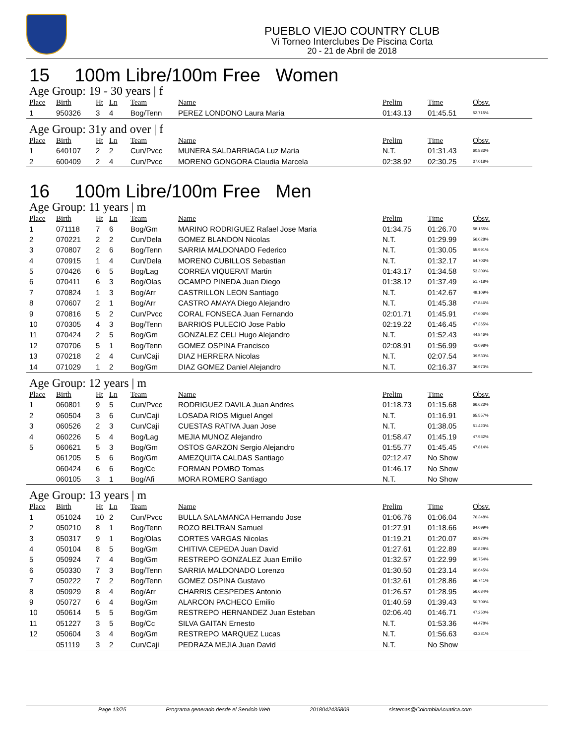PUEBLO VIEJO COUNTRY CLUB
Vi Torneo Interclubes De Piscina Corta
20 - 21 de Abril de 2018
15 100m Libre/100m Free Women
Age Group: 19 - 30 years | f
| Place | Birth | Ht | Ln | Team | Name | Prelim | Time | Obsv. |
| --- | --- | --- | --- | --- | --- | --- | --- | --- |
| 1 | 950326 | 3 | 4 | Bog/Tenn | PEREZ LONDONO Laura Maria | 01:43.13 | 01:45.51 | 52.715% |
Age Group: 31y and over | f
| Place | Birth | Ht | Ln | Team | Name | Prelim | Time | Obsv. |
| --- | --- | --- | --- | --- | --- | --- | --- | --- |
| 1 | 640107 | 2 | 2 | Cun/Pvcc | MUNERA SALDARRIAGA Luz Maria | N.T. | 01:31.43 | 60.833% |
| 2 | 600409 | 2 | 4 | Cun/Pvcc | MORENO GONGORA Claudia Marcela | 02:38.92 | 02:30.25 | 37.018% |
16 100m Libre/100m Free Men
Age Group: 11 years | m
| Place | Birth | Ht | Ln | Team | Name | Prelim | Time | Obsv. |
| --- | --- | --- | --- | --- | --- | --- | --- | --- |
| 1 | 071118 | 7 | 6 | Bog/Gm | MARINO RODRIGUEZ Rafael Jose Maria | 01:34.75 | 01:26.70 | 58.155% |
| 2 | 070221 | 2 | 2 | Cun/Dela | GOMEZ BLANDON Nicolas | N.T. | 01:29.99 | 56.028% |
| 3 | 070807 | 2 | 6 | Bog/Tenn | SARRIA MALDONADO Federico | N.T. | 01:30.05 | 55.991% |
| 4 | 070915 | 1 | 4 | Cun/Dela | MORENO CUBILLOS Sebastian | N.T. | 01:32.17 | 54.703% |
| 5 | 070426 | 6 | 5 | Bog/Lag | CORREA VIQUERAT Martin | 01:43.17 | 01:34.58 | 53.309% |
| 6 | 070411 | 6 | 3 | Bog/Olas | OCAMPO PINEDA Juan Diego | 01:38.12 | 01:37.49 | 51.718% |
| 7 | 070824 | 1 | 3 | Bog/Arr | CASTRILLON LEON Santiago | N.T. | 01:42.67 | 49.109% |
| 8 | 070607 | 2 | 1 | Bog/Arr | CASTRO AMAYA Diego Alejandro | N.T. | 01:45.38 | 47.846% |
| 9 | 070816 | 5 | 2 | Cun/Pvcc | CORAL FONSECA Juan Fernando | 02:01.71 | 01:45.91 | 47.606% |
| 10 | 070305 | 4 | 3 | Bog/Tenn | BARRIOS PULECIO Jose Pablo | 02:19.22 | 01:46.45 | 47.365% |
| 11 | 070424 | 2 | 5 | Bog/Gm | GONZALEZ CELI Hugo Alejandro | N.T. | 01:52.43 | 44.846% |
| 12 | 070706 | 5 | 1 | Bog/Tenn | GOMEZ OSPINA Francisco | 02:08.91 | 01:56.99 | 43.098% |
| 13 | 070218 | 2 | 4 | Cun/Caji | DIAZ HERRERA Nicolas | N.T. | 02:07.54 | 39.533% |
| 14 | 071029 | 1 | 2 | Bog/Gm | DIAZ GOMEZ Daniel Alejandro | N.T. | 02:16.37 | 36.973% |
Age Group: 12 years | m
| Place | Birth | Ht | Ln | Team | Name | Prelim | Time | Obsv. |
| --- | --- | --- | --- | --- | --- | --- | --- | --- |
| 1 | 060801 | 9 | 5 | Cun/Pvcc | RODRIGUEZ DAVILA Juan Andres | 01:18.73 | 01:15.68 | 66.623% |
| 2 | 060504 | 3 | 6 | Cun/Caji | LOSADA RIOS Miguel Angel | N.T. | 01:16.91 | 65.557% |
| 3 | 060526 | 2 | 3 | Cun/Caji | CUESTAS RATIVA Juan Jose | N.T. | 01:38.05 | 51.423% |
| 4 | 060226 | 5 | 4 | Bog/Lag | MEJIA MUNOZ Alejandro | 01:58.47 | 01:45.19 | 47.932% |
| 5 | 060621 | 5 | 3 | Bog/Gm | OSTOS GARZON Sergio Alejandro | 01:55.77 | 01:45.45 | 47.814% |
| | 061205 | 5 | 6 | Bog/Gm | AMEZQUITA CALDAS Santiago | 02:12.47 | No Show | |
| | 060424 | 6 | 6 | Bog/Cc | FORMAN POMBO Tomas | 01:46.17 | No Show | |
| | 060105 | 3 | 1 | Bog/Afi | MORA ROMERO Santiago | N.T. | No Show | |
Age Group: 13 years | m
| Place | Birth | Ht | Ln | Team | Name | Prelim | Time | Obsv. |
| --- | --- | --- | --- | --- | --- | --- | --- | --- |
| 1 | 051024 | 10 | 2 | Cun/Pvcc | BULLA SALAMANCA Hernando Jose | 01:06.76 | 01:06.04 | 76.348% |
| 2 | 050210 | 8 | 1 | Bog/Tenn | ROZO BELTRAN Samuel | 01:27.91 | 01:18.66 | 64.099% |
| 3 | 050317 | 9 | 1 | Bog/Olas | CORTES VARGAS Nicolas | 01:19.21 | 01:20.07 | 62.970% |
| 4 | 050104 | 8 | 5 | Bog/Gm | CHITIVA CEPEDA Juan David | 01:27.61 | 01:22.89 | 60.828% |
| 5 | 050924 | 7 | 4 | Bog/Gm | RESTREPO GONZALEZ Juan Emilio | 01:32.57 | 01:22.99 | 60.754% |
| 6 | 050330 | 7 | 3 | Bog/Tenn | SARRIA MALDONADO Lorenzo | 01:30.50 | 01:23.14 | 60.645% |
| 7 | 050222 | 7 | 2 | Bog/Tenn | GOMEZ OSPINA Gustavo | 01:32.61 | 01:28.86 | 56.741% |
| 8 | 050929 | 8 | 4 | Bog/Arr | CHARRIS CESPEDES Antonio | 01:26.57 | 01:28.95 | 56.684% |
| 9 | 050727 | 6 | 4 | Bog/Gm | ALARCON PACHECO Emilio | 01:40.59 | 01:39.43 | 50.709% |
| 10 | 050614 | 5 | 5 | Bog/Gm | RESTREPO HERNANDEZ Juan Esteban | 02:06.40 | 01:46.71 | 47.250% |
| 11 | 051227 | 3 | 5 | Bog/Cc | SILVA GAITAN Ernesto | N.T. | 01:53.36 | 44.478% |
| 12 | 050604 | 3 | 4 | Bog/Gm | RESTREPO MARQUEZ Lucas | N.T. | 01:56.63 | 43.231% |
| | 051119 | 3 | 2 | Cun/Caji | PEDRAZA MEJIA Juan David | N.T. | No Show | |
Page 13/25 Programa generado desde el Servicio Web 2018042435809 sistemas@ColombiaAcuatica.com